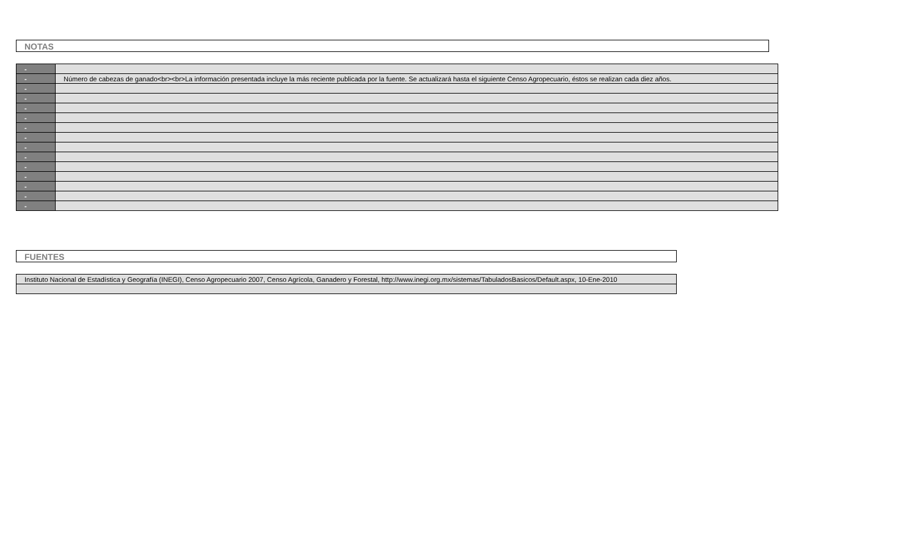NOTAS
| - | |
| - | Número de cabezas de ganado<br><br>La información presentada incluye la más reciente publicada por la fuente. Se actualizará hasta el siguiente Censo Agropecuario, éstos se realizan cada diez años. |
| - | |
| - | |
| - | |
| - | |
| - | |
| - | |
| - | |
| - | |
| - | |
| - | |
| - | |
| - | |
| - | |
FUENTES
| Instituto Nacional de Estadística y Geografía (INEGI), Censo Agropecuario 2007, Censo Agrícola, Ganadero y Forestal, http://www.inegi.org.mx/sistemas/TabuladosBasicos/Default.aspx, 10-Ene-2010 |